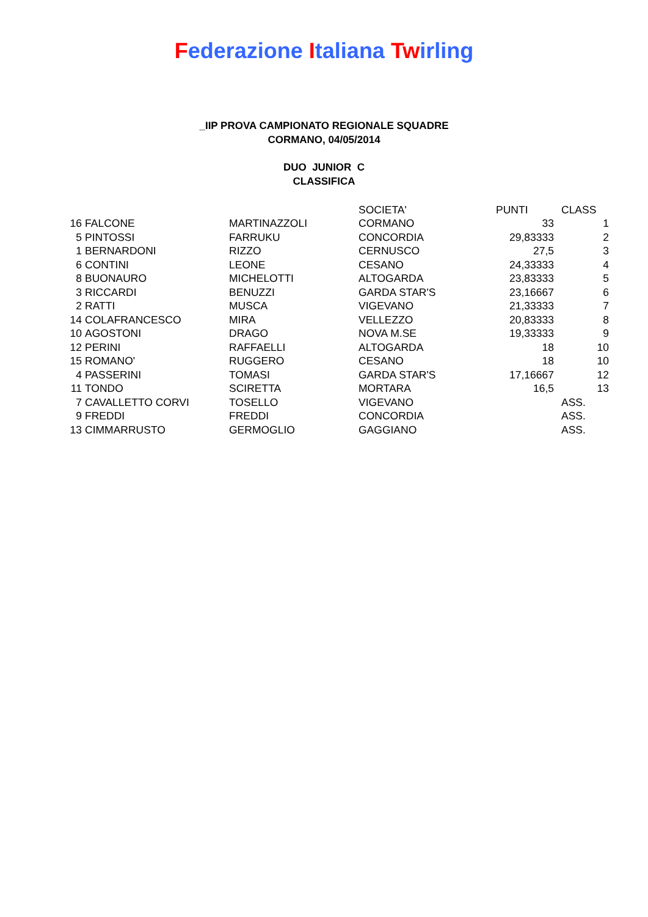Federazione Italiana Twirling
_IIP PROVA CAMPIONATO REGIONALE SQUADRE
CORMANO, 04/05/2014
DUO JUNIOR C
CLASSIFICA
| | | | SOCIETA' | PUNTI | CLASS |
| 16 | FALCONE | MARTINAZZOLI | CORMANO | 33 | 1 |
| 5 | PINTOSSI | FARRUKU | CONCORDIA | 29,83333 | 2 |
| 1 | BERNARDONI | RIZZO | CERNUSCO | 27,5 | 3 |
| 6 | CONTINI | LEONE | CESANO | 24,33333 | 4 |
| 8 | BUONAURO | MICHELOTTI | ALTOGARDA | 23,83333 | 5 |
| 3 | RICCARDI | BENUZZI | GARDA STAR'S | 23,16667 | 6 |
| 2 | RATTI | MUSCA | VIGEVANO | 21,33333 | 7 |
| 14 | COLAFRANCESCO | MIRA | VELLEZZO | 20,83333 | 8 |
| 10 | AGOSTONI | DRAGO | NOVA M.SE | 19,33333 | 9 |
| 12 | PERINI | RAFFAELLI | ALTOGARDA | 18 | 10 |
| 15 | ROMANO' | RUGGERO | CESANO | 18 | 10 |
| 4 | PASSERINI | TOMASI | GARDA STAR'S | 17,16667 | 12 |
| 11 | TONDO | SCIRETTA | MORTARA | 16,5 | 13 |
| 7 | CAVALLETTO CORVI | TOSELLO | VIGEVANO | | ASS. |
| 9 | FREDDI | FREDDI | CONCORDIA | | ASS. |
| 13 | CIMMARRUSTO | GERMOGLIO | GAGGIANO | | ASS. |